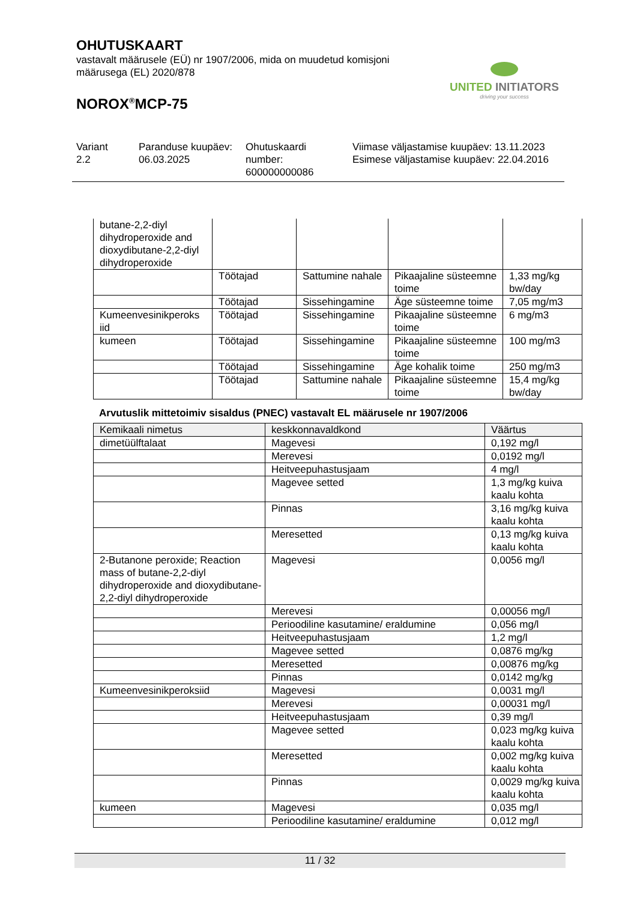OHUTUSKAART
vastavalt määrusele (EÜ) nr 1907/2006, mida on muudetud komisjoni määrusega (EL) 2020/878
NOROX<sup>®</sup>MCP-75
UNITED INITIATORS
driving your success
Variant
2.2
Paranduse kuupäev:
06.03.2025
Ohutuskaardi
number:
600000000086
Viimase väljastamise kuupäev: 13.11.2023
Esimese väljastamise kuupäev: 22.04.2016
| butane-2,2-diyl dihydroperoxide and dioxydibutane-2,2-diyl dihydroperoxide | | | | |
| | Töötajad | Sattumine nahale | Pikaajaline süsteemne toime | 1,33 mg/kg bw/day |
| | Töötajad | Sissehingamine | Äge süsteemne toime | 7,05 mg/m3 |
| Kumeenvesinikperoks iid | Töötajad | Sissehingamine | Pikaajaline süsteemne toime | 6 mg/m3 |
| kumeen | Töötajad | Sissehingamine | Pikaajaline süsteemne toime | 100 mg/m3 |
| | Töötajad | Sissehingamine | Äge kohalik toime | 250 mg/m3 |
| | Töötajad | Sattumine nahale | Pikaajaline süsteemne toime | 15,4 mg/kg bw/day |
Arvutuslik mittetoimiv sisaldus (PNEC) vastavalt EL määrusele nr 1907/2006
| Kemikaali nimetus | keskkonnavaldkond | Väärtus |
| --- | --- | --- |
| dimetüülftalaat | Magevesi | 0,192 mg/l |
| | Merevesi | 0,0192 mg/l |
| | Heitveepuhastusjaam | 4 mg/l |
| | Magevee setted | 1,3 mg/kg kuiva kaalu kohta |
| | Pinnas | 3,16 mg/kg kuiva kaalu kohta |
| | Meresetted | 0,13 mg/kg kuiva kaalu kohta |
| 2-Butanone peroxide; Reaction mass of butane-2,2-diyl dihydroperoxide and dioxydibutane-2,2-diyl dihydroperoxide | Magevesi | 0,0056 mg/l |
| | Merevesi | 0,00056 mg/l |
| | Perioodiline kasutamine/ eraldumine | 0,056 mg/l |
| | Heitveepuhastusjaam | 1,2 mg/l |
| | Magevee setted | 0,0876 mg/kg |
| | Meresetted | 0,00876 mg/kg |
| | Pinnas | 0,0142 mg/kg |
| Kumeenvesinikperoksiid | Magevesi | 0,0031 mg/l |
| | Merevesi | 0,00031 mg/l |
| | Heitveepuhastusjaam | 0,39 mg/l |
| | Magevee setted | 0,023 mg/kg kuiva kaalu kohta |
| | Meresetted | 0,002 mg/kg kuiva kaalu kohta |
| | Pinnas | 0,0029 mg/kg kuiva kaalu kohta |
| kumeen | Magevesi | 0,035 mg/l |
| | Perioodiline kasutamine/ eraldumine | 0,012 mg/l |
11 / 32